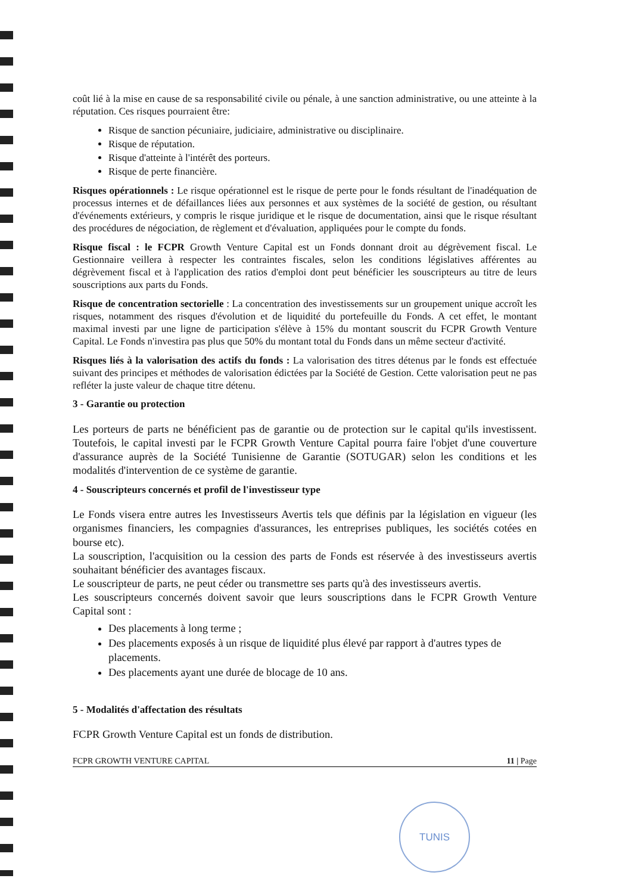coût lié à la mise en cause de sa responsabilité civile ou pénale, à une sanction administrative, ou une atteinte à la réputation. Ces risques pourraient être:
Risque de sanction pécuniaire, judiciaire, administrative ou disciplinaire.
Risque de réputation.
Risque d'atteinte à l'intérêt des porteurs.
Risque de perte financière.
Risques opérationnels : Le risque opérationnel est le risque de perte pour le fonds résultant de l'inadéquation de processus internes et de défaillances liées aux personnes et aux systèmes de la société de gestion, ou résultant d'événements extérieurs, y compris le risque juridique et le risque de documentation, ainsi que le risque résultant des procédures de négociation, de règlement et d'évaluation, appliquées pour le compte du fonds.
Risque fiscal : le FCPR Growth Venture Capital est un Fonds donnant droit au dégrèvement fiscal. Le Gestionnaire veillera à respecter les contraintes fiscales, selon les conditions législatives afférentes au dégrèvement fiscal et à l'application des ratios d'emploi dont peut bénéficier les souscripteurs au titre de leurs souscriptions aux parts du Fonds.
Risque de concentration sectorielle : La concentration des investissements sur un groupement unique accroît les risques, notamment des risques d'évolution et de liquidité du portefeuille du Fonds. A cet effet, le montant maximal investi par une ligne de participation s'élève à 15% du montant souscrit du FCPR Growth Venture Capital. Le Fonds n'investira pas plus que 50% du montant total du Fonds dans un même secteur d'activité.
Risques liés à la valorisation des actifs du fonds : La valorisation des titres détenus par le fonds est effectuée suivant des principes et méthodes de valorisation édictées par la Société de Gestion. Cette valorisation peut ne pas refléter la juste valeur de chaque titre détenu.
3 - Garantie ou protection
Les porteurs de parts ne bénéficient pas de garantie ou de protection sur le capital qu'ils investissent. Toutefois, le capital investi par le FCPR Growth Venture Capital pourra faire l'objet d'une couverture d'assurance auprès de la Société Tunisienne de Garantie (SOTUGAR) selon les conditions et les modalités d'intervention de ce système de garantie.
4 - Souscripteurs concernés et profil de l'investisseur type
Le Fonds visera entre autres les Investisseurs Avertis tels que définis par la législation en vigueur (les organismes financiers, les compagnies d'assurances, les entreprises publiques, les sociétés cotées en bourse etc).
La souscription, l'acquisition ou la cession des parts de Fonds est réservée à des investisseurs avertis souhaitant bénéficier des avantages fiscaux.
Le souscripteur de parts, ne peut céder ou transmettre ses parts qu'à des investisseurs avertis.
Les souscripteurs concernés doivent savoir que leurs souscriptions dans le FCPR Growth Venture Capital sont :
Des placements à long terme ;
Des placements exposés à un risque de liquidité plus élevé par rapport à d'autres types de placements.
Des placements ayant une durée de blocage de 10 ans.
5 - Modalités d'affectation des résultats
FCPR Growth Venture Capital est un fonds de distribution.
FCPR GROWTH VENTURE CAPITAL 11 | Page
TUNIS